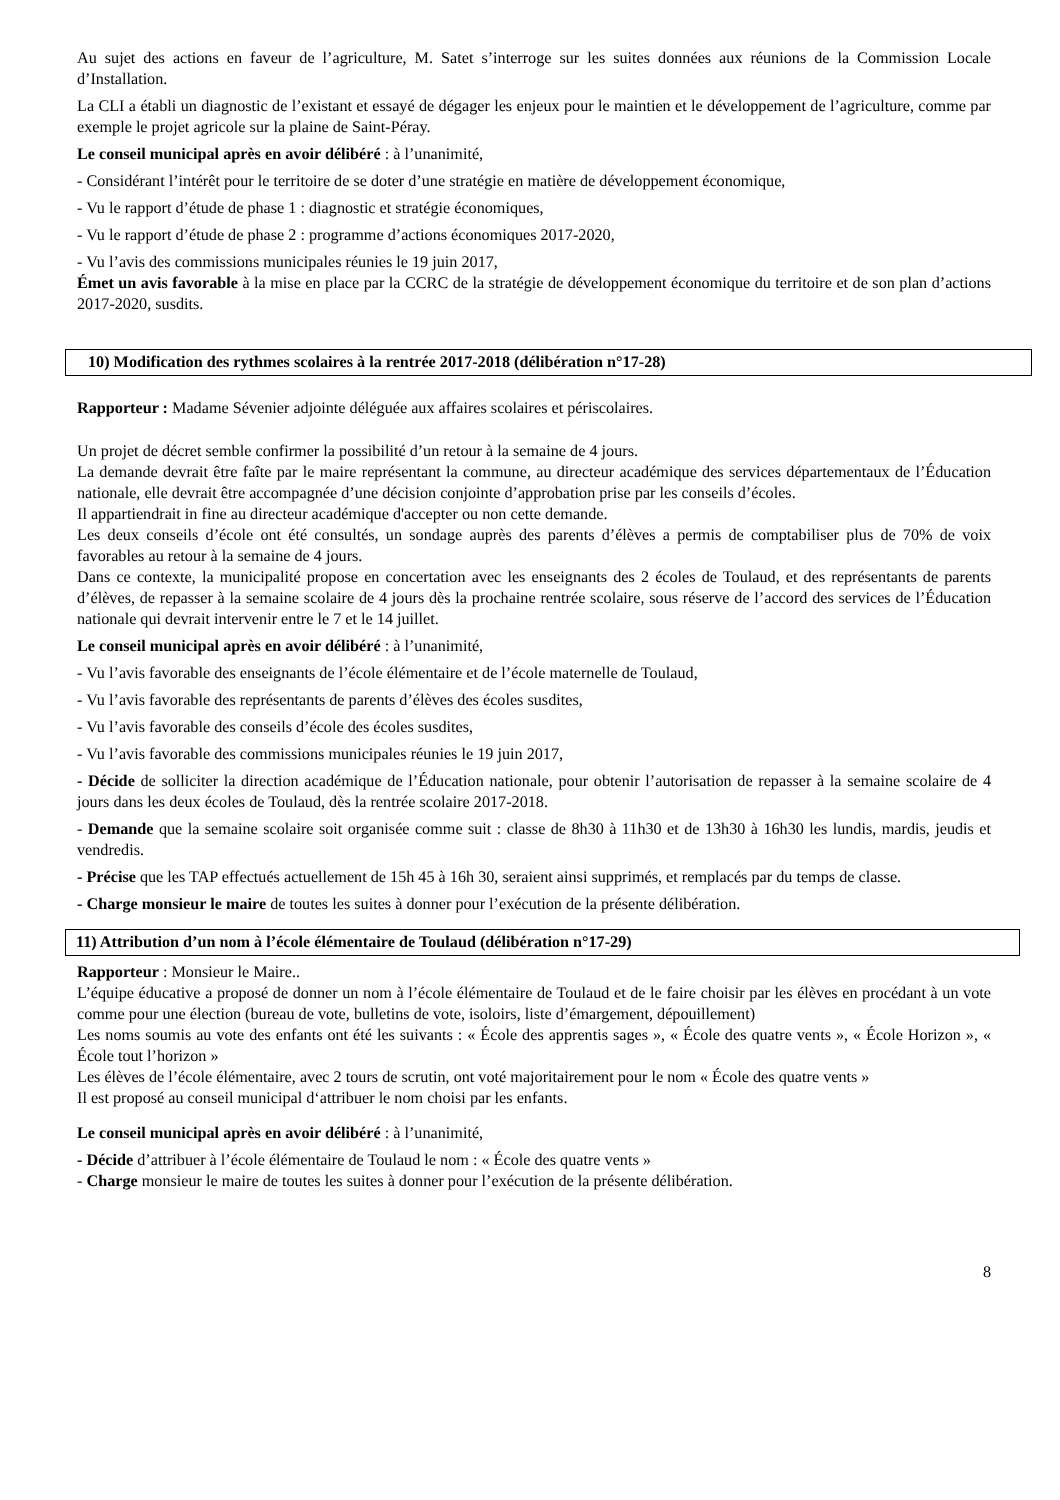Au sujet des actions en faveur de l’agriculture, M. Satet s’interroge sur les suites données aux réunions de la Commission Locale d’Installation.
La CLI a établi un diagnostic de l’existant et essayé de dégager les enjeux pour le maintien et le développement de l’agriculture, comme par exemple le projet agricole sur la plaine de Saint-Péray.
Le conseil municipal après en avoir délibéré : à l’unanimité,
- Considérant l’intérêt pour le territoire de se doter d’une stratégie en matière de développement économique,
- Vu le rapport d’étude de phase 1 : diagnostic et stratégie économiques,
- Vu le rapport d’étude de phase 2 : programme d’actions économiques 2017-2020,
- Vu l’avis des commissions municipales réunies le 19 juin 2017,
Émet un avis favorable à la mise en place par la CCRC de la stratégie de développement économique du territoire et de son plan d’actions 2017-2020, susdits.
10) Modification des rythmes scolaires à la rentrée 2017-2018 (délibération n°17-28)
Rapporteur : Madame Sévenier adjointe déléguée aux affaires scolaires et périscolaires.
Un projet de décret semble confirmer la possibilité d’un retour à la semaine de 4 jours.
La demande devrait être faîte par le maire représentant la commune, au directeur académique des services départementaux de l’Éducation nationale, elle devrait être accompagnée d’une décision conjointe d’approbation prise par les conseils d’écoles.
Il appartiendrait in fine au directeur académique d'accepter ou non cette demande.
Les deux conseils d’école ont été consultés, un sondage auprès des parents d’élèves a permis de comptabiliser plus de 70% de voix favorables au retour à la semaine de 4 jours.
Dans ce contexte, la municipalité propose en concertation avec les enseignants des 2 écoles de Toulaud, et des représentants de parents d’élèves, de repasser à la semaine scolaire de 4 jours dès la prochaine rentrée scolaire, sous réserve de l’accord des services de l’Éducation nationale qui devrait intervenir entre le 7 et le 14 juillet.
Le conseil municipal après en avoir délibéré : à l’unanimité,
- Vu l’avis favorable des enseignants de l’école élémentaire et de l’école maternelle de Toulaud,
- Vu l’avis favorable des représentants de parents d’élèves des écoles susdites,
- Vu l’avis favorable des conseils d’école des écoles susdites,
- Vu l’avis favorable des commissions municipales réunies le 19 juin 2017,
- Décide de solliciter la direction académique de l’Éducation nationale, pour obtenir l’autorisation de repasser à la semaine scolaire de 4 jours dans les deux écoles de Toulaud, dès la rentrée scolaire 2017-2018.
- Demande que la semaine scolaire soit organisée comme suit : classe de 8h30 à 11h30 et de 13h30 à 16h30 les lundis, mardis, jeudis et vendredis.
- Précise que les TAP effectués actuellement de 15h 45 à 16h 30, seraient ainsi supprimés, et remplacés par du temps de classe.
- Charge monsieur le maire de toutes les suites à donner pour l’exécution de la présente délibération.
11) Attribution d’un nom à l’école élémentaire de Toulaud (délibération n°17-29)
Rapporteur : Monsieur le Maire..
L’équipe éducative a proposé de donner un nom à l’école élémentaire de Toulaud et de le faire choisir par les élèves en procédant à un vote comme pour une élection (bureau de vote, bulletins de vote, isoloirs, liste d’émargement, dépouillement)
Les noms soumis au vote des enfants ont été les suivants : « École des apprentis sages », « École des quatre vents », « École Horizon », « École tout l’horizon »
Les élèves de l’école élémentaire, avec 2 tours de scrutin, ont voté majoritairement pour le nom « École des quatre vents »
Il est proposé au conseil municipal d‘attribuer le nom choisi par les enfants.
Le conseil municipal après en avoir délibéré : à l’unanimité,
- Décide d’attribuer à l’école élémentaire de Toulaud le nom : « École des quatre vents »
- Charge monsieur le maire de toutes les suites à donner pour l’exécution de la présente délibération.
8